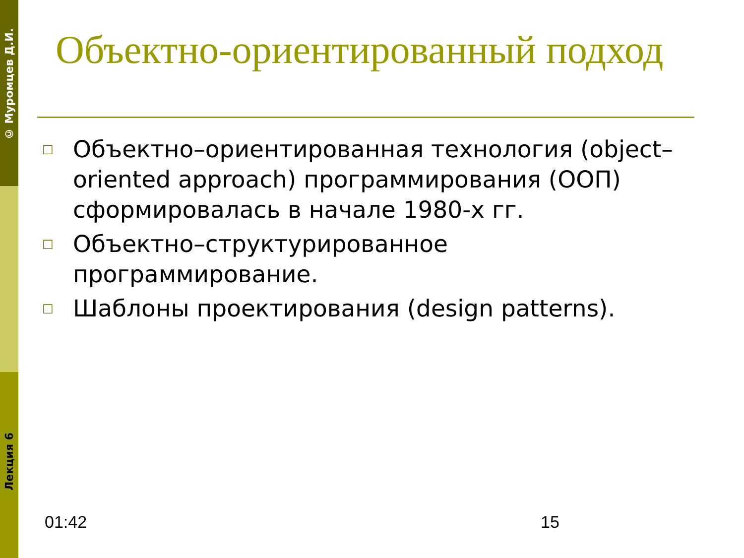© Муромцев Д.И.
Лекция 6
Объектно-ориентированный подход
□ Объектно–ориентированная технология (object–oriented approach) программирования (ООП) сформировалась в начале 1980-х гг.
□ Объектно–структурированное программирование.
□ Шаблоны проектирования (design patterns).
01:42 15